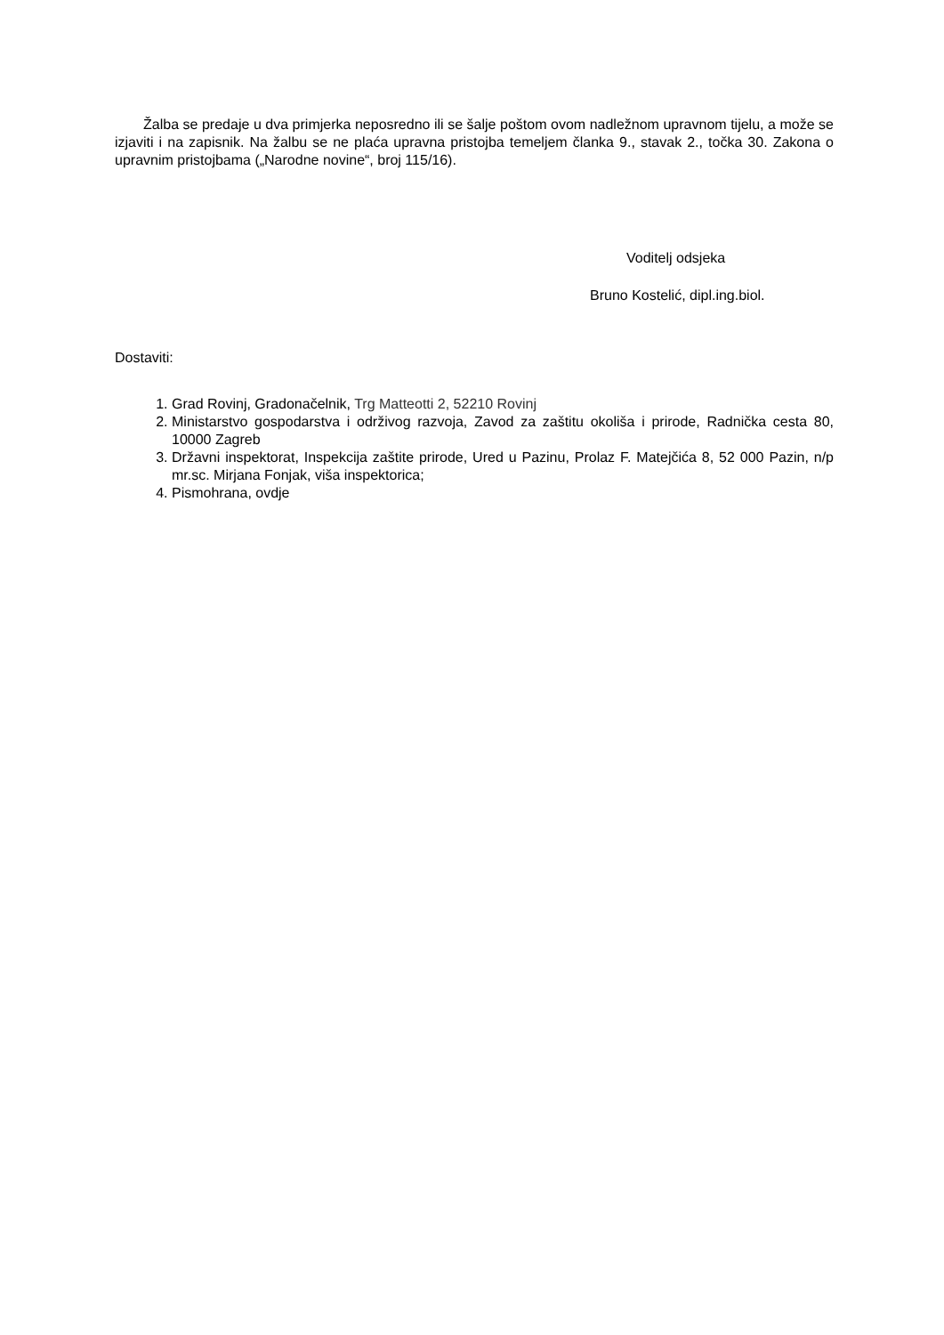Žalba se predaje u dva primjerka neposredno ili se šalje poštom ovom nadležnom upravnom tijelu, a može se izjaviti i na zapisnik. Na žalbu se ne plaća upravna pristojba temeljem članka 9., stavak 2., točka 30. Zakona o upravnim pristojbama („Narodne novine“, broj 115/16).
Voditelj odsjeka
Bruno Kostelić, dipl.ing.biol.
Dostaviti:
1. Grad Rovinj, Gradonačelnik, Trg Matteotti 2, 52210 Rovinj
2. Ministarstvo gospodarstva i održivog razvoja, Zavod za zaštitu okoliša i prirode, Radnička cesta 80, 10000 Zagreb
3. Državni inspektorat, Inspekcija zaštite prirode, Ured u Pazinu, Prolaz F. Matejčića 8, 52 000 Pazin, n/p mr.sc. Mirjana Fonjak, viša inspektorica;
4. Pismohrana, ovdje